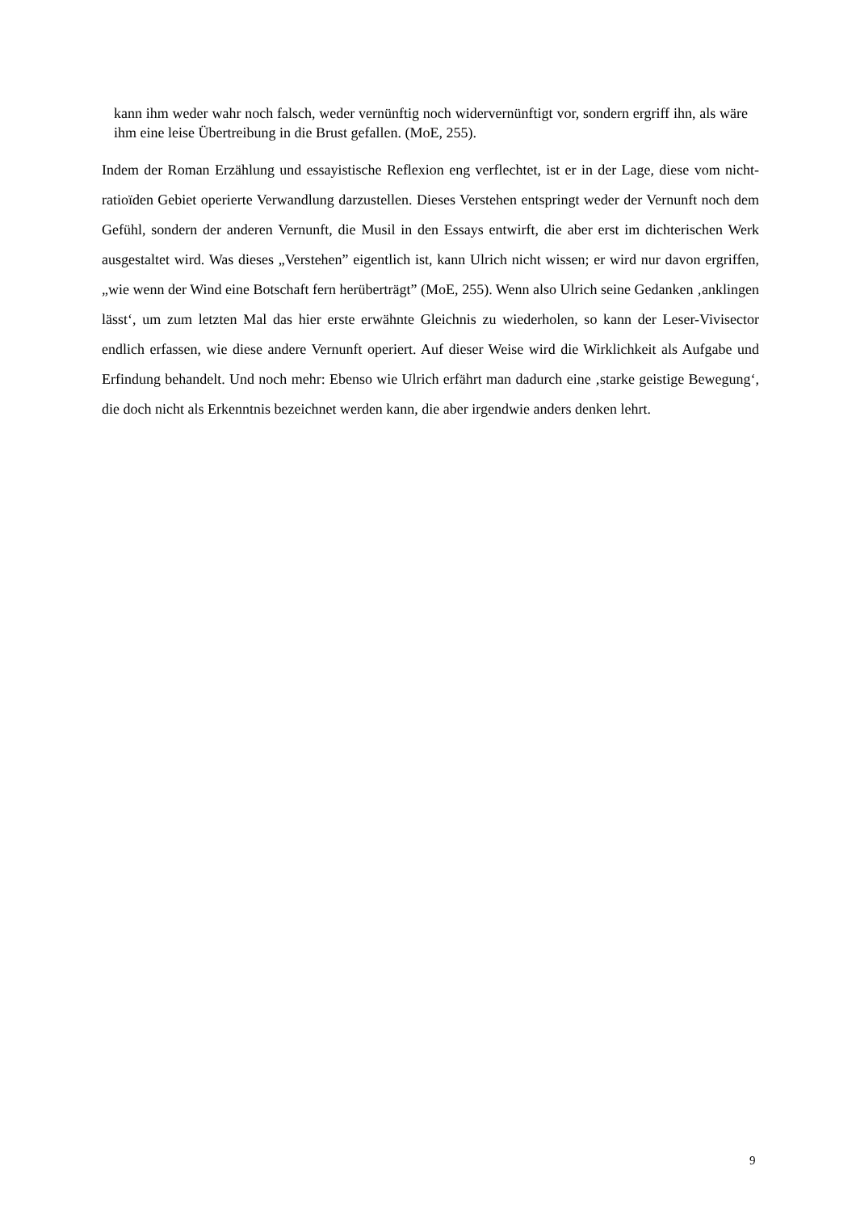kann ihm weder wahr noch falsch, weder vernünftig noch widervernünftigt vor, sondern ergriff ihn, als wäre ihm eine leise Übertreibung in die Brust gefallen. (MoE, 255).
Indem der Roman Erzählung und essayistische Reflexion eng verflechtet, ist er in der Lage, diese vom nicht-ratioïden Gebiet operierte Verwandlung darzustellen. Dieses Verstehen ent­springt weder der Vernunft noch dem Gefühl, sondern der anderen Vernunft, die Musil in den Essays entwirft, die aber erst im dichterischen Werk ausgestaltet wird. Was dieses „Verste­hen” eigentlich ist, kann Ulrich nicht wissen; er wird nur davon ergriffen, „wie wenn der Wind eine Botschaft fern herüberträgt” (MoE, 255). Wenn also Ulrich seine Gedanken ‚an­klingen lässt‘, um zum letzten Mal das hier erste erwähnte Gleichnis zu wiederholen, so kann der Leser-Vivisector endlich erfassen, wie diese andere Vernunft operiert. Auf dieser Weise wird die Wirklichkeit als Aufgabe und Erfindung behandelt. Und noch mehr: Ebenso wie Ul­rich erfährt man dadurch eine ‚starke geistige Bewegung‘, die doch nicht als Erkenntnis be­zeichnet werden kann, die aber irgendwie anders denken lehrt.
9